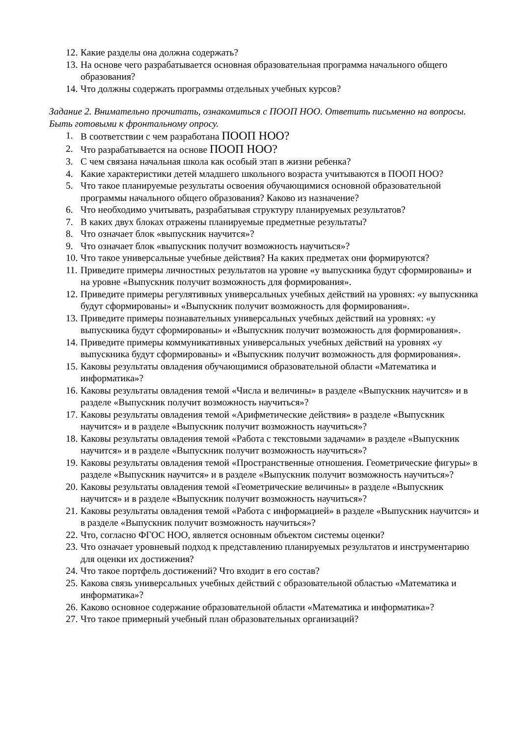12. Какие разделы она должна содержать?
13. На основе чего разрабатывается основная образовательная программа начального общего образования?
14. Что должны содержать программы отдельных учебных курсов?
Задание 2. Внимательно прочитать, ознакомиться с ПООП НОО. Ответить письменно на вопросы. Быть готовыми к фронтальному опросу.
1. В соответствии с чем разработана ПООП НОО?
2. Что разрабатывается на основе ПООП НОО?
3. С чем связана начальная школа как особый этап в жизни ребенка?
4. Какие характеристики детей младшего школьного возраста учитываются в ПООП НОО?
5. Что такое планируемые результаты освоения обучающимися основной образовательной программы начального общего образования? Каково из назначение?
6. Что необходимо учитывать, разрабатывая структуру планируемых результатов?
7. В каких двух блоках отражены планируемые предметные результаты?
8. Что означает блок «выпускник научится»?
9. Что означает блок «выпускник получит возможность научиться»?
10. Что такое универсальные учебные действия? На каких предметах они формируются?
11. Приведите примеры личностных результатов на уровне «у выпускника будут сформированы» и на уровне «Выпускник получит возможность для формирования».
12. Приведите примеры регулятивных универсальных учебных действий на уровнях: «у выпускника будут сформированы» и «Выпускник получит возможность для формирования».
13. Приведите примеры познавательных универсальных учебных действий на уровнях: «у выпускника будут сформированы» и «Выпускник получит возможность для формирования».
14. Приведите примеры коммуникативных универсальных учебных действий на уровнях «у выпускника будут сформированы» и «Выпускник получит возможность для формирования».
15. Каковы результаты овладения обучающимися образовательной области «Математика и информатика»?
16. Каковы результаты овладения темой «Числа и величины» в разделе «Выпускник научится» и в разделе «Выпускник получит возможность научиться»?
17. Каковы результаты овладения темой «Арифметические действия» в разделе «Выпускник научится» и в разделе «Выпускник получит возможность научиться»?
18. Каковы результаты овладения темой «Работа с текстовыми задачами» в разделе «Выпускник научится» и в разделе «Выпускник получит возможность научиться»?
19. Каковы результаты овладения темой «Пространственные отношения. Геометрические фигуры» в разделе «Выпускник научится» и в разделе «Выпускник получит возможность научиться»?
20. Каковы результаты овладения темой «Геометрические величины» в разделе «Выпускник научится» и в разделе «Выпускник получит возможность научиться»?
21. Каковы результаты овладения темой «Работа с информацией» в разделе «Выпускник научится» и в разделе «Выпускник получит возможность научиться»?
22. Что, согласно ФГОС НОО, является основным объектом системы оценки?
23. Что означает уровневый подход к представлению планируемых результатов и инструментарию для оценки их достижения?
24. Что такое портфель достижений? Что входит в его состав?
25. Какова связь универсальных учебных действий с образовательной областью «Математика и информатика»?
26. Каково основное содержание образовательной области «Математика и информатика»?
27. Что такое примерный учебный план образовательных организаций?